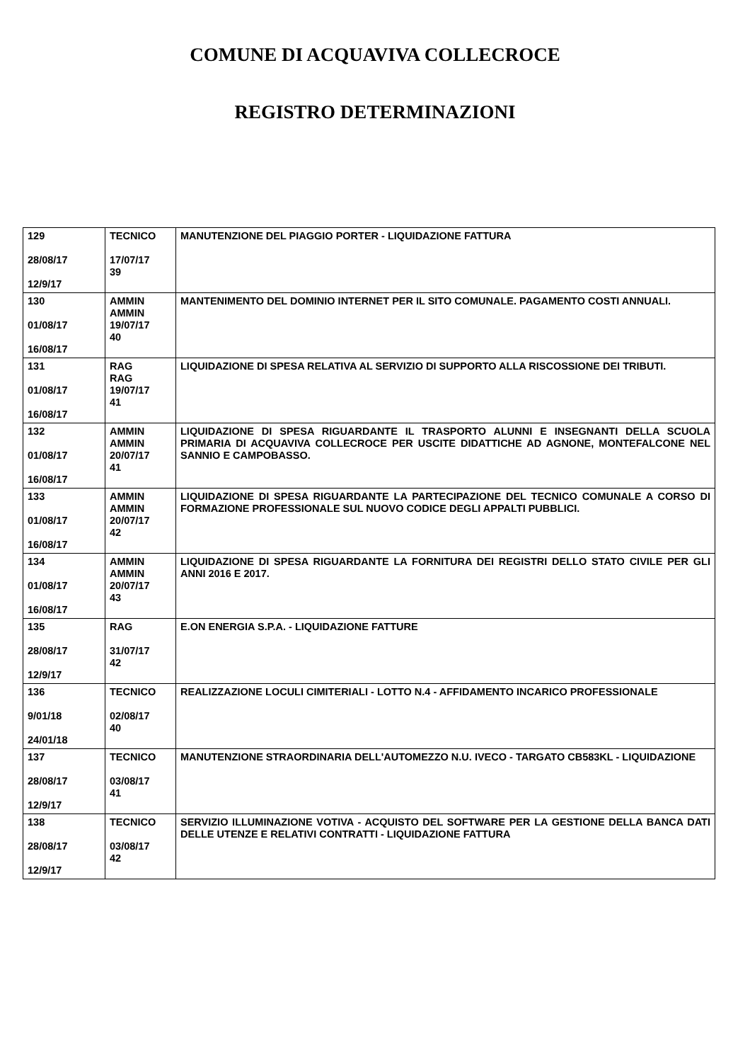COMUNE DI ACQUAVIVA COLLECROCE
REGISTRO DETERMINAZIONI
| 129 28/08/17 12/9/17 | TECNICO 17/07/17 39 | MANUTENZIONE DEL PIAGGIO PORTER - LIQUIDAZIONE FATTURA |
| 130 01/08/17 16/08/17 | AMMIN AMMIN 19/07/17 40 | MANTENIMENTO DEL DOMINIO INTERNET PER IL SITO COMUNALE. PAGAMENTO COSTI ANNUALI. |
| 131 01/08/17 16/08/17 | RAG RAG 19/07/17 41 | LIQUIDAZIONE DI SPESA RELATIVA AL SERVIZIO DI SUPPORTO ALLA RISCOSSIONE DEI TRIBUTI. |
| 132 01/08/17 16/08/17 | AMMIN AMMIN 20/07/17 41 | LIQUIDAZIONE DI SPESA RIGUARDANTE IL TRASPORTO ALUNNI E INSEGNANTI DELLA SCUOLA PRIMARIA DI ACQUAVIVA COLLECROCE PER USCITE DIDATTICHE AD AGNONE, MONTEFALCONE NEL SANNIO E CAMPOBASSO. |
| 133 01/08/17 16/08/17 | AMMIN AMMIN 20/07/17 42 | LIQUIDAZIONE DI SPESA RIGUARDANTE LA PARTECIPAZIONE DEL TECNICO COMUNALE A CORSO DI FORMAZIONE PROFESSIONALE SUL NUOVO CODICE DEGLI APPALTI PUBBLICI. |
| 134 01/08/17 16/08/17 | AMMIN AMMIN 20/07/17 43 | LIQUIDAZIONE DI SPESA RIGUARDANTE LA FORNITURA DEI REGISTRI DELLO STATO CIVILE PER GLI ANNI 2016 E 2017. |
| 135 28/08/17 12/9/17 | RAG 31/07/17 42 | E.ON ENERGIA S.P.A. - LIQUIDAZIONE FATTURE |
| 136 9/01/18 24/01/18 | TECNICO 02/08/17 40 | REALIZZAZIONE LOCULI CIMITERIALI - LOTTO N.4 - AFFIDAMENTO INCARICO PROFESSIONALE |
| 137 28/08/17 12/9/17 | TECNICO 03/08/17 41 | MANUTENZIONE STRAORDINARIA DELL'AUTOMEZZO N.U. IVECO - TARGATO CB583KL - LIQUIDAZIONE |
| 138 28/08/17 12/9/17 | TECNICO 03/08/17 42 | SERVIZIO ILLUMINAZIONE VOTIVA - ACQUISTO DEL SOFTWARE PER LA GESTIONE DELLA BANCA DATI DELLE UTENZE E RELATIVI CONTRATTI - LIQUIDAZIONE FATTURA |